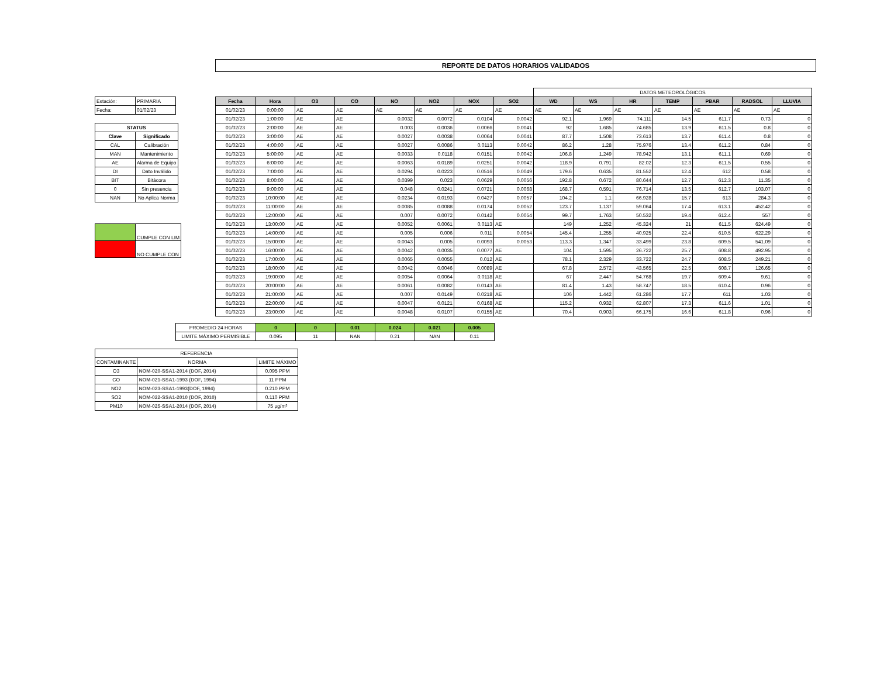REPORTE DE DATOS HORARIOS VALIDADOS
| Estación: | PRIMARIA |
| Fecha: | 01/02/23 |
| STATUS | |
| --- | --- |
| Clave | Significado |
| CAL | Calibración |
| MAN | Mantenimiento |
| AE | Alarma de Equipo |
| DI | Dato Inválido |
| BIT | Bitácora |
| 0 | Sin presencia |
| NAN | No Aplica Norma |
| | CUMPLE CON LIM |
| | NO CUMPLE CON |
| | | | | | | | | DATOS METEOROLÓGICOS | | | | | | |
| Fecha | Hora | O3 | CO | NO | NO2 | NOX | SO2 | WD | WS | HR | TEMP | PBAR | RADSOL | LLUVIA |
| 01/02/23 | 0:00:00 | AE | AE | AE | AE | AE | AE | AE | AE | AE | AE | AE | AE | AE |
| 01/02/23 | 1:00:00 | AE | AE | 0.0032 | 0.0072 | 0.0104 | 0.0042 | 92.1 | 1.969 | 74.111 | 14.5 | 611.7 | 0.73 | 0 |
| 01/02/23 | 2:00:00 | AE | AE | 0.003 | 0.0036 | 0.0066 | 0.0041 | 92 | 1.685 | 74.685 | 13.9 | 611.5 | 0.8 | 0 |
| 01/02/23 | 3:00:00 | AE | AE | 0.0027 | 0.0038 | 0.0064 | 0.0041 | 87.7 | 1.508 | 73.613 | 13.7 | 611.4 | 0.8 | 0 |
| 01/02/23 | 4:00:00 | AE | AE | 0.0027 | 0.0086 | 0.0113 | 0.0042 | 86.2 | 1.28 | 75.976 | 13.4 | 611.2 | 0.84 | 0 |
| 01/02/23 | 5:00:00 | AE | AE | 0.0033 | 0.0118 | 0.0151 | 0.0042 | 106.8 | 1.249 | 78.942 | 13.1 | 611.1 | 0.69 | 0 |
| 01/02/23 | 6:00:00 | AE | AE | 0.0063 | 0.0189 | 0.0251 | 0.0042 | 118.9 | 0.791 | 82.02 | 12.3 | 611.5 | 0.55 | 0 |
| 01/02/23 | 7:00:00 | AE | AE | 0.0294 | 0.0223 | 0.0516 | 0.0049 | 179.6 | 0.635 | 81.552 | 12.4 | 612 | 0.58 | 0 |
| 01/02/23 | 8:00:00 | AE | AE | 0.0399 | 0.023 | 0.0629 | 0.0056 | 192.8 | 0.672 | 80.644 | 12.7 | 612.3 | 11.35 | 0 |
| 01/02/23 | 9:00:00 | AE | AE | 0.048 | 0.0241 | 0.0721 | 0.0068 | 168.7 | 0.591 | 76.714 | 13.5 | 612.7 | 103.07 | 0 |
| 01/02/23 | 10:00:00 | AE | AE | 0.0234 | 0.0193 | 0.0427 | 0.0057 | 104.2 | 1.1 | 66.928 | 15.7 | 613 | 284.3 | 0 |
| 01/02/23 | 11:00:00 | AE | AE | 0.0085 | 0.0088 | 0.0174 | 0.0052 | 123.7 | 1.137 | 59.064 | 17.4 | 613.1 | 452.42 | 0 |
| 01/02/23 | 12:00:00 | AE | AE | 0.007 | 0.0072 | 0.0142 | 0.0054 | 99.7 | 1.763 | 50.532 | 19.4 | 612.4 | 557 | 0 |
| 01/02/23 | 13:00:00 | AE | AE | 0.0052 | 0.0061 | 0.0113 | AE | 149 | 1.252 | 45.324 | 21 | 611.5 | 624.49 | 0 |
| 01/02/23 | 14:00:00 | AE | AE | 0.005 | 0.006 | 0.011 | 0.0054 | 145.4 | 1.255 | 40.925 | 22.4 | 610.5 | 622.29 | 0 |
| 01/02/23 | 15:00:00 | AE | AE | 0.0043 | 0.005 | 0.0093 | 0.0053 | 113.3 | 1.347 | 33.499 | 23.8 | 609.5 | 541.09 | 0 |
| 01/02/23 | 16:00:00 | AE | AE | 0.0042 | 0.0035 | 0.0077 | AE | 104 | 1.595 | 26.722 | 25.7 | 608.8 | 492.95 | 0 |
| 01/02/23 | 17:00:00 | AE | AE | 0.0065 | 0.0055 | 0.012 | AE | 78.1 | 2.329 | 33.722 | 24.7 | 608.5 | 249.21 | 0 |
| 01/02/23 | 18:00:00 | AE | AE | 0.0042 | 0.0046 | 0.0089 | AE | 67.8 | 2.572 | 43.565 | 22.5 | 608.7 | 126.65 | 0 |
| 01/02/23 | 19:00:00 | AE | AE | 0.0054 | 0.0064 | 0.0118 | AE | 67 | 2.447 | 54.768 | 19.7 | 609.4 | 9.61 | 0 |
| 01/02/23 | 20:00:00 | AE | AE | 0.0061 | 0.0082 | 0.0143 | AE | 81.4 | 1.43 | 58.747 | 18.5 | 610.4 | 0.96 | 0 |
| 01/02/23 | 21:00:00 | AE | AE | 0.007 | 0.0149 | 0.0218 | AE | 106 | 1.442 | 61.286 | 17.7 | 611 | 1.03 | 0 |
| 01/02/23 | 22:00:00 | AE | AE | 0.0047 | 0.0121 | 0.0168 | AE | 115.2 | 0.932 | 62.807 | 17.3 | 611.6 | 1.01 | 0 |
| 01/02/23 | 23:00:00 | AE | AE | 0.0048 | 0.0107 | 0.0155 | AE | 70.4 | 0.903 | 66.175 | 16.6 | 611.8 | 0.96 | 0 |
| PROMEDIO 24 HORAS | 0 | 0 | 0.01 | 0.024 | 0.021 | 0.005 |
| LIMITE MÁXIMO PERMISIBLE | 0.095 | 11 | NAN | 0.21 | NAN | 0.11 |
| REFERENCIA | | |
| CONTAMINANTE | NORMA | LIMITE MÁXIMO |
| O3 | NOM-020-SSA1-2014 (DOF, 2014) | 0.095 PPM |
| CO | NOM-021-SSA1-1993 (DOF, 1994) | 11 PPM |
| NO2 | NOM-023-SSA1-1993(DOF, 1994) | 0.210 PPM |
| SO2 | NOM-022-SSA1-2010 (DOF, 2010) | 0.110 PPM |
| PM10 | NOM-025-SSA1-2014 (DOF, 2014) | 75 µg/m³ |